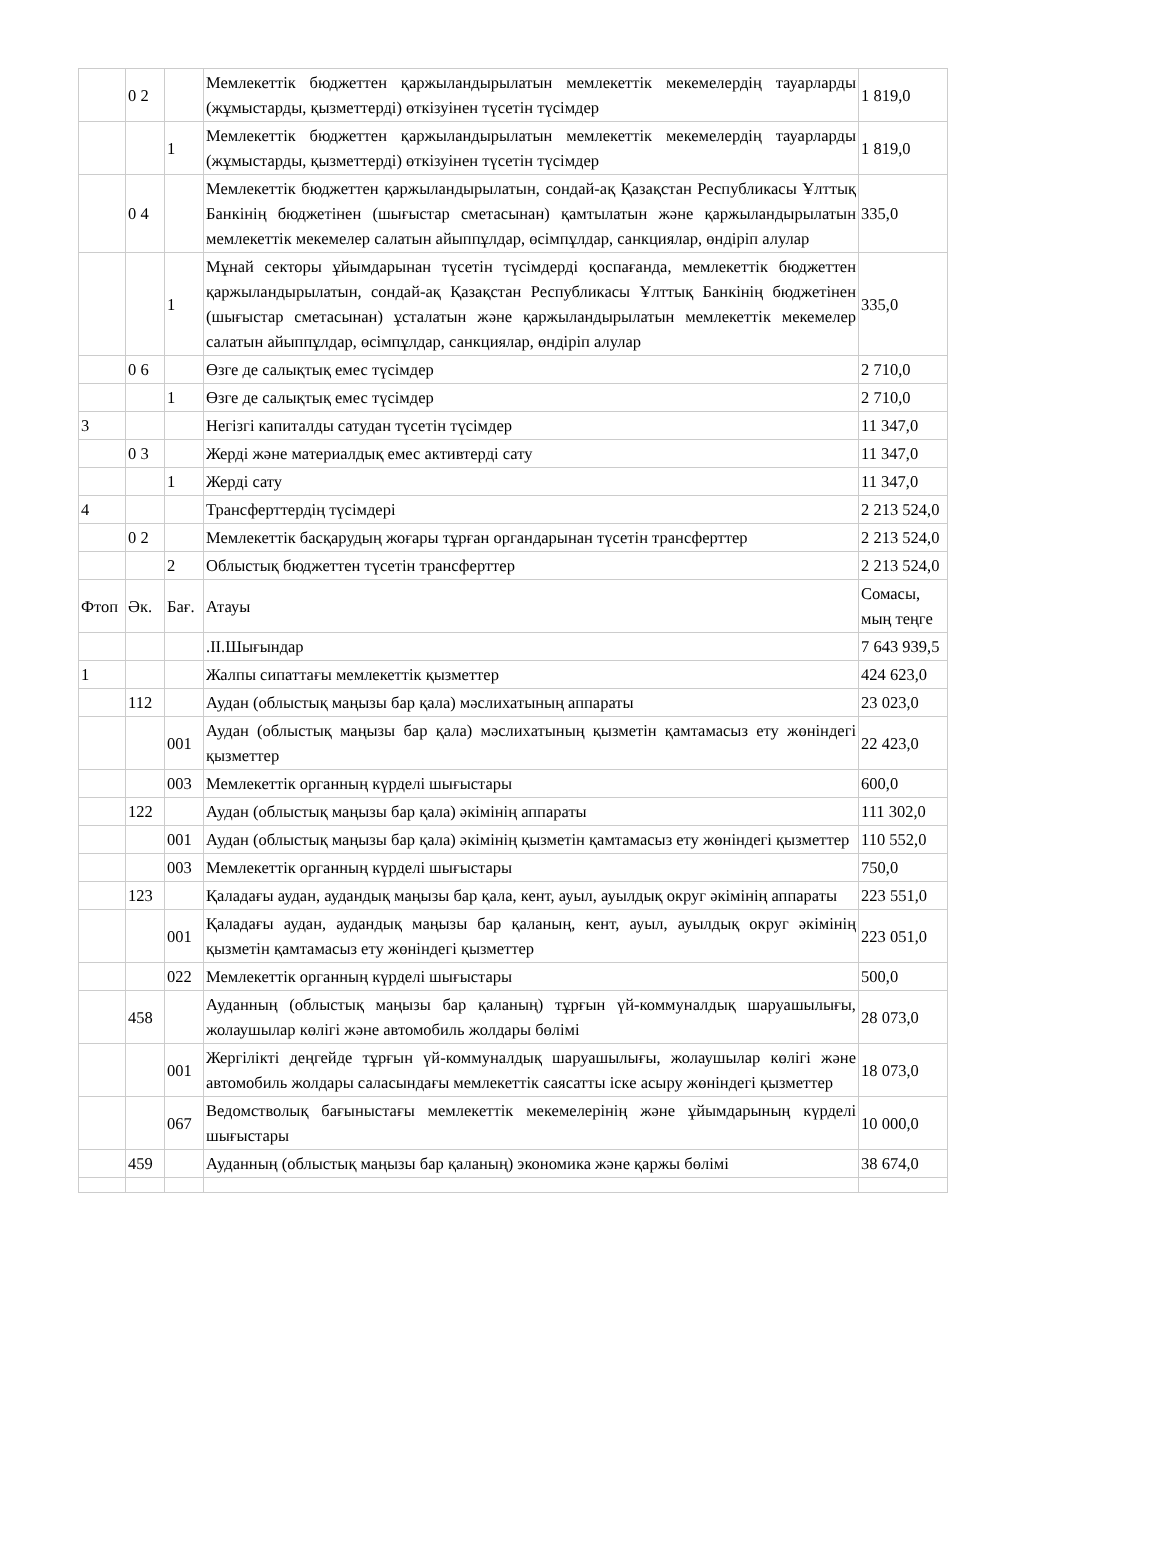| | 0 2 | | Мемлекеттік бюджеттен қаржыландырылатын мемлекеттік мекемелердің тауарларды (жұмыстарды, қызметтерді) өткізуінен түсетін түсімдер | 1 819,0 |
| | | 1 | Мемлекеттік бюджеттен қаржыландырылатын мемлекеттік мекемелердің тауарларды (жұмыстарды, қызметтерді) өткізуінен түсетін түсімдер | 1 819,0 |
| | 0 4 | | Мемлекеттік бюджеттен қаржыландырылатын, сондай-ақ Қазақстан Республикасы Ұлттық Банкінің бюджетінен (шығыстар сметасынан) қамтылатын және қаржыландырылатын мемлекеттік мекемелер салатын айыппұлдар, өсімпұлдар, санкциялар, өндіріп алулар | 335,0 |
| | | 1 | Мұнай секторы ұйымдарынан түсетін түсімдерді қоспағанда, мемлекеттік бюджеттен қаржыландырылатын, сондай-ақ Қазақстан Республикасы Ұлттық Банкінің бюджетінен (шығыстар сметасынан) ұсталатын және қаржыландырылатын мемлекеттік мекемелер салатын айыппұлдар, өсімпұлдар, санкциялар, өндіріп алулар | 335,0 |
| | 0 6 | | Өзге де салықтық емес түсімдер | 2 710,0 |
| | | 1 | Өзге де салықтық емес түсімдер | 2 710,0 |
| 3 | | | Негізгі капиталды сатудан түсетін түсімдер | 11 347,0 |
| | 0 3 | | Жерді және материалдық емес активтерді сату | 11 347,0 |
| | | 1 | Жерді сату | 11 347,0 |
| 4 | | | Трансферттердің түсімдері | 2 213 524,0 |
| | 0 2 | | Мемлекеттік басқарудың жоғары тұрған органдарынан түсетін трансферттер | 2 213 524,0 |
| | | 2 | Облыстық бюджеттен түсетін трансферттер | 2 213 524,0 |
| Фтоп | Әк. | Бағ. | Атауы | Сомасы, мың теңге |
| | | | .ІІ.Шығындар | 7 643 939,5 |
| 1 | | | Жалпы сипаттағы мемлекеттік қызметтер | 424 623,0 |
| | 112 | | Аудан (облыстық маңызы бар қала) мәслихатының аппараты | 23 023,0 |
| | | 001 | Аудан (облыстық маңызы бар қала) мәслихатының қызметін қамтамасыз ету жөніндегі қызметтер | 22 423,0 |
| | | 003 | Мемлекеттік органның күрделі шығыстары | 600,0 |
| | 122 | | Аудан (облыстық маңызы бар қала) әкімінің аппараты | 111 302,0 |
| | | 001 | Аудан (облыстық маңызы бар қала) әкімінің қызметін қамтамасыз ету жөніндегі қызметтер | 110 552,0 |
| | | 003 | Мемлекеттік органның күрделі шығыстары | 750,0 |
| | 123 | | Қаладағы аудан, аудандық маңызы бар қала, кент, ауыл, ауылдық округ әкімінің аппараты | 223 551,0 |
| | | 001 | Қаладағы аудан, аудандық маңызы бар қаланың, кент, ауыл, ауылдық округ әкімінің қызметін қамтамасыз ету жөніндегі қызметтер | 223 051,0 |
| | | 022 | Мемлекеттік органның күрделі шығыстары | 500,0 |
| | 458 | | Ауданның (облыстық маңызы бар қаланың) тұрғын үй-коммуналдық шаруашылығы, жолаушылар көлігі және автомобиль жолдары бөлімі | 28 073,0 |
| | | 001 | Жергілікті деңгейде тұрғын үй-коммуналдық шаруашылығы, жолаушылар көлігі және автомобиль жолдары саласындағы мемлекеттік саясатты іске асыру жөніндегі қызметтер | 18 073,0 |
| | | 067 | Ведомстволық бағыныстағы мемлекеттік мекемелерінің және ұйымдарының күрделі шығыстары | 10 000,0 |
| | 459 | | Ауданның (облыстық маңызы бар қаланың) экономика және қаржы бөлімі | 38 674,0 |